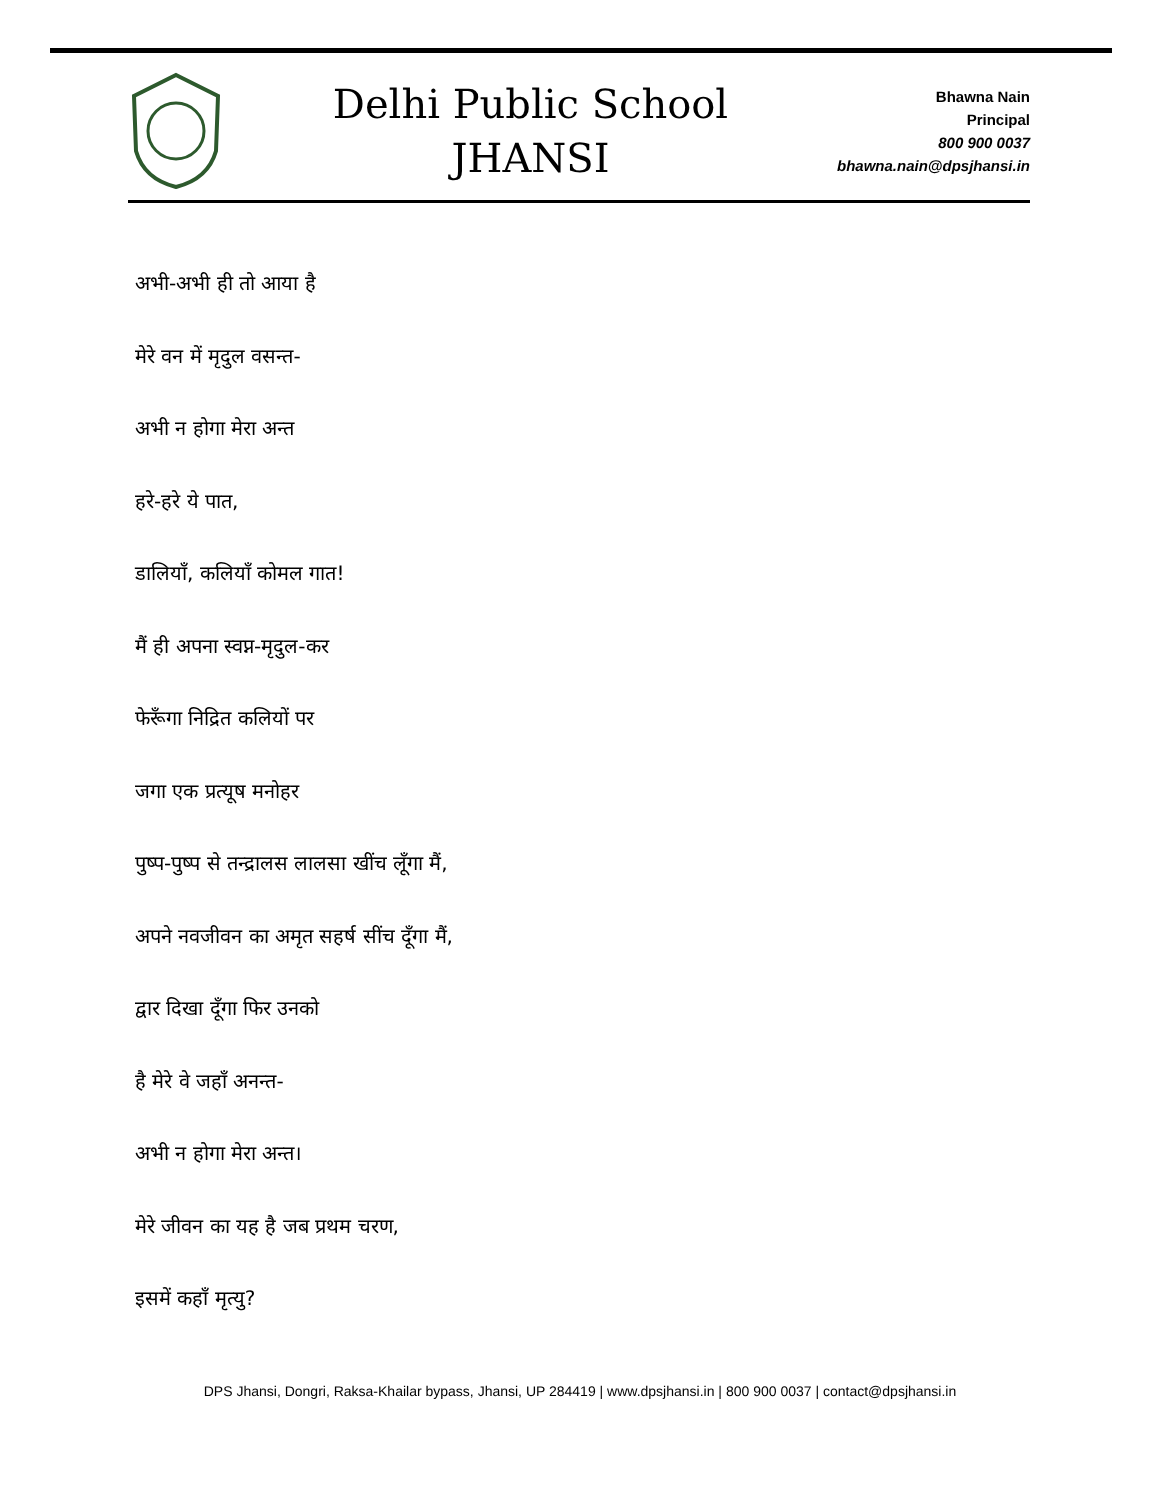Delhi Public School
JHANSI
Bhawna Nain
Principal
800 900 0037
bhawna.nain@dpsjhansi.in
अभी-अभी ही तो आया है
मेरे वन में मृदुल वसन्त-
अभी न होगा मेरा अन्त
हरे-हरे ये पात,
डालियाँ, कलियाँ कोमल गात!
मैं ही अपना स्वप्न-मृदुल-कर
फेरूँगा निद्रित कलियों पर
जगा एक प्रत्यूष मनोहर
पुष्प-पुष्प से तन्द्रालस लालसा खींच लूँगा मैं,
अपने नवजीवन का अमृत सहर्ष सींच दूँगा मैं,
द्वार दिखा दूँगा फिर उनको
है मेरे वे जहाँ अनन्त-
अभी न होगा मेरा अन्त।
मेरे जीवन का यह है जब प्रथम चरण,
इसमें कहाँ मृत्यु?
DPS Jhansi, Dongri, Raksa-Khailar bypass, Jhansi, UP 284419 | www.dpsjhansi.in | 800 900 0037 | contact@dpsjhansi.in